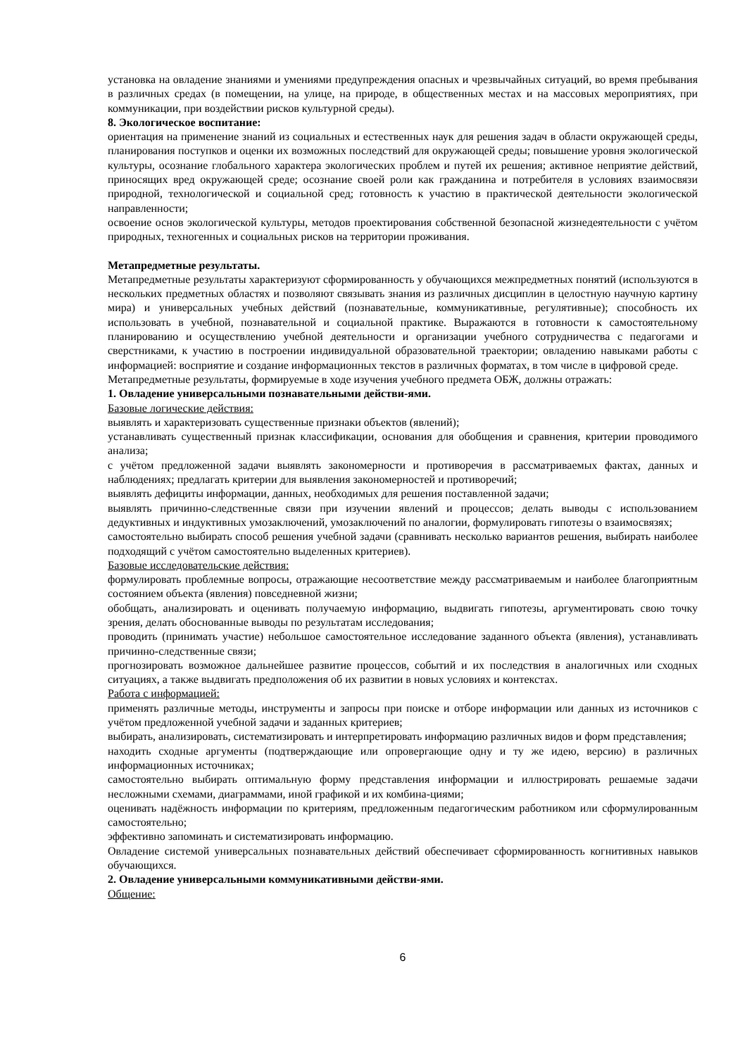установка на овладение знаниями и умениями предупреждения опасных и чрезвычайных ситуаций, во время пребывания в различных средах (в помещении, на улице, на природе, в общественных местах и на массовых мероприятиях, при коммуникации, при воздействии рисков культурной среды).
8. Экологическое воспитание:
ориентация на применение знаний из социальных и естественных наук для решения задач в области окружающей среды, планирования поступков и оценки их возможных последствий для окружающей среды; повышение уровня экологической культуры, осознание глобального характера экологических проблем и путей их решения; активное неприятие действий, приносящих вред окружающей среде; осознание своей роли как гражданина и потребителя в условиях взаимосвязи природной, технологической и социальной сред; готовность к участию в практической деятельности экологической направленности;
освоение основ экологической культуры, методов проектирования собственной безопасной жизнедеятельности с учётом природных, техногенных и социальных рисков на территории проживания.
Метапредметные результаты.
Метапредметные результаты характеризуют сформированность у обучающихся межпредметных понятий (используются в нескольких предметных областях и позволяют связывать знания из различных дисциплин в целостную научную картину мира) и универсальных учебных действий (познавательные, коммуникативные, регулятивные); способность их использовать в учебной, познавательной и социальной практике. Выражаются в готовности к самостоятельному планированию и осуществлению учебной деятельности и организации учебного сотрудничества с педагогами и сверстниками, к участию в построении индивидуальной образовательной траектории; овладению навыками работы с информацией: восприятие и создание информационных текстов в различных форматах, в том числе в цифровой среде.
Метапредметные результаты, формируемые в ходе изучения учебного предмета ОБЖ, должны отражать:
1. Овладение универсальными познавательными действи-ями.
Базовые логические действия:
выявлять и характеризовать существенные признаки объектов (явлений);
устанавливать существенный признак классификации, основания для обобщения и сравнения, критерии проводимого анализа;
с учётом предложенной задачи выявлять закономерности и противоречия в рассматриваемых фактах, данных и наблюдениях; предлагать критерии для выявления закономерностей и противоречий;
выявлять дефициты информации, данных, необходимых для решения поставленной задачи;
выявлять причинно-следственные связи при изучении явлений и процессов; делать выводы с использованием дедуктивных и индуктивных умозаключений, умозаключений по аналогии, формулировать гипотезы о взаимосвязях;
самостоятельно выбирать способ решения учебной задачи (сравнивать несколько вариантов решения, выбирать наиболее подходящий с учётом самостоятельно выделенных критериев).
Базовые исследовательские действия:
формулировать проблемные вопросы, отражающие несоответствие между рассматриваемым и наиболее благоприятным состоянием объекта (явления) повседневной жизни;
обобщать, анализировать и оценивать получаемую информацию, выдвигать гипотезы, аргументировать свою точку зрения, делать обоснованные выводы по результатам исследования;
проводить (принимать участие) небольшое самостоятельное исследование заданного объекта (явления), устанавливать причинно-следственные связи;
прогнозировать возможное дальнейшее развитие процессов, событий и их последствия в аналогичных или сходных ситуациях, а также выдвигать предположения об их развитии в новых условиях и контекстах.
Работа с информацией:
применять различные методы, инструменты и запросы при поиске и отборе информации или данных из источников с учётом предложенной учебной задачи и заданных критериев;
выбирать, анализировать, систематизировать и интерпретировать информацию различных видов и форм представления;
находить сходные аргументы (подтверждающие или опровергающие одну и ту же идею, версию) в различных информационных источниках;
самостоятельно выбирать оптимальную форму представления информации и иллюстрировать решаемые задачи несложными схемами, диаграммами, иной графикой и их комбина-циями;
оценивать надёжность информации по критериям, предложенным педагогическим работником или сформулированным самостоятельно;
эффективно запоминать и систематизировать информацию.
Овладение системой универсальных познавательных действий обеспечивает сформированность когнитивных навыков обучающихся.
2. Овладение универсальными коммуникативными действи-ями.
Общение:
6